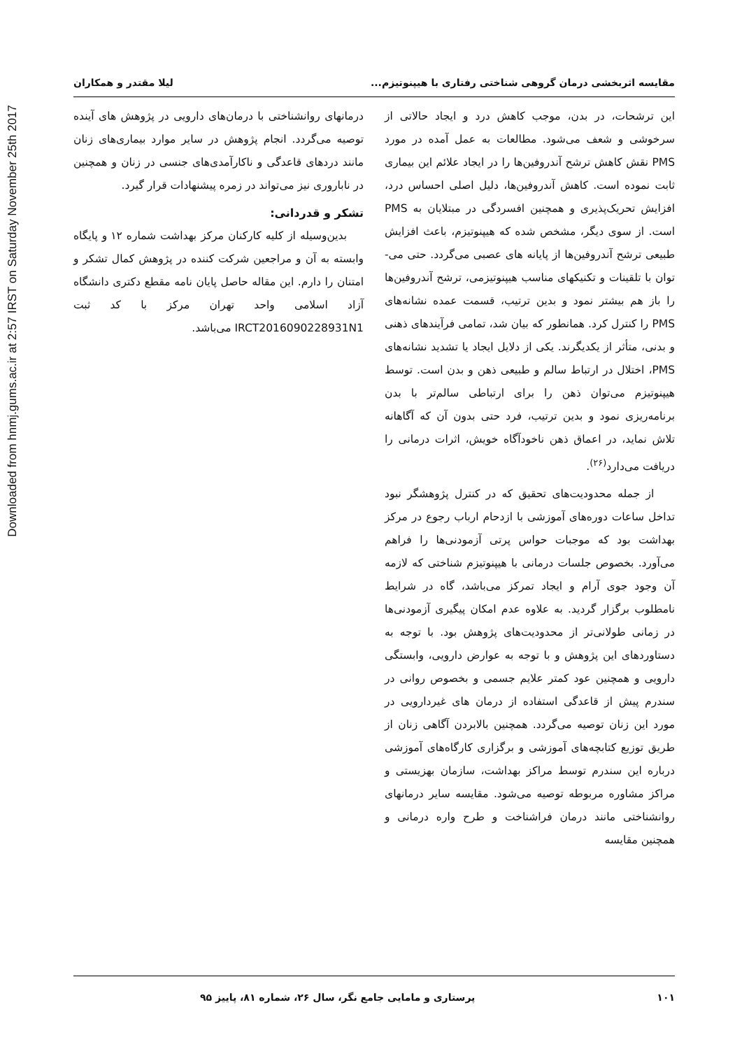Downloaded from hnmj.gums.ac.ir at 2:57 IRST on Saturday November 25th 2017
مقایسه اثربخشی درمان گروهی شناختی رفتاری با هیپنوتیزم... لیلا مقتدر و همکاران
این ترشحات، در بدن، موجب کاهش درد و ایجاد حالاتی از سرخوشی و شعف می‌شود. مطالعات به عمل آمده در مورد PMS نقش کاهش ترشح آندروفین‌ها را در ایجاد علائم این بیماری ثابت نموده است. کاهش آندروفین‌ها، دلیل اصلی احساس درد، افزایش تحریک‌پذیری و همچنین افسردگی در مبتلایان به PMS است. از سوی دیگر، مشخص شده که هیپنوتیزم، باعث افزایش طبیعی ترشح آندروفین‌ها از پایانه های عصبی می‌گردد. حتی می-توان با تلقینات و تکنیکهای مناسب هیپنوتیزمی، ترشح آندروفین‌ها را باز هم بیشتر نمود و بدین ترتیب، قسمت عمده نشانه‌های PMS را کنترل کرد. همانطور که بیان شد، تمامی فرآیندهای ذهنی و بدنی، متأثر از یکدیگرند. یکی از دلایل ایجاد یا تشدید نشانه‌های PMS، اختلال در ارتباط سالم و طبیعی ذهن و بدن است. توسط هیپنوتیزم می‌توان ذهن را برای ارتباطی سالم‌تر با بدن برنامه‌ریزی نمود و بدین ترتیب، فرد حتی بدون آن که آگاهانه تلاش نماید، در اعماق ذهن ناخودآگاه خویش، اثرات درمانی را دریافت می‌دارد<sup>(۲۶)</sup>.
از جمله محدودیت‌های تحقیق که در کنترل پژوهشگر نبود تداخل ساعات دوره‌های آموزشی با ازدحام ارباب رجوع در مرکز بهداشت بود که موجبات حواس پرتی آزمودنی‌ها را فراهم می‌آورد. بخصوص جلسات درمانی با هیپنوتیزم شناختی که لازمه آن وجود جوی آرام و ایجاد تمرکز می‌باشد، گاه در شرایط نامطلوب برگزار گردید. به علاوه عدم امکان پیگیری آزمودنی‌ها در زمانی طولانی‌تر از محدودیت‌های پژوهش بود. با توجه به دستاوردهای این پژوهش و با توجه به عوارض دارویی، وابستگی دارویی و همچنین عود کمتر علایم جسمی و بخصوص روانی در سندرم پیش از قاعدگی استفاده از درمان های غیردارویی در مورد این زنان توصیه می‌گردد. همچنین بالابردن آگاهی زنان از طریق توزیع کتابچه‌های آموزشی و برگزاری کارگاه‌های آموزشی درباره این سندرم توسط مراکز بهداشت، سازمان بهزیستی و مراکز مشاوره مربوطه توصیه می‌شود. مقایسه سایر درمانهای روانشناختی مانند درمان فراشناخت و طرح واره درمانی و همچنین مقایسه
درمانهای روانشناختی با درمان‌های دارویی در پژوهش های آینده توصیه می‌گردد. انجام پژوهش در سایر موارد بیماری‌های زنان مانند دردهای قاعدگی و ناکارآمدی‌های جنسی در زنان و همچنین در ناباروری نیز می‌تواند در زمره پیشنهادات قرار گیرد.
تشکر و قدردانی:
بدین‌وسیله از کلیه کارکنان مرکز بهداشت شماره ۱۲ و پایگاه وابسته به آن و مراجعین شرکت کننده در پژوهش کمال تشکر و امتنان را دارم. این مقاله حاصل پایان نامه مقطع دکتری دانشگاه آزاد اسلامی واحد تهران مرکز با کد ثبت IRCT2016090228931N1 می‌باشد.
۱۰۱ پرستاری و مامایی جامع نگر، سال ۲۶، شماره ۸۱، پاییز ۹۵